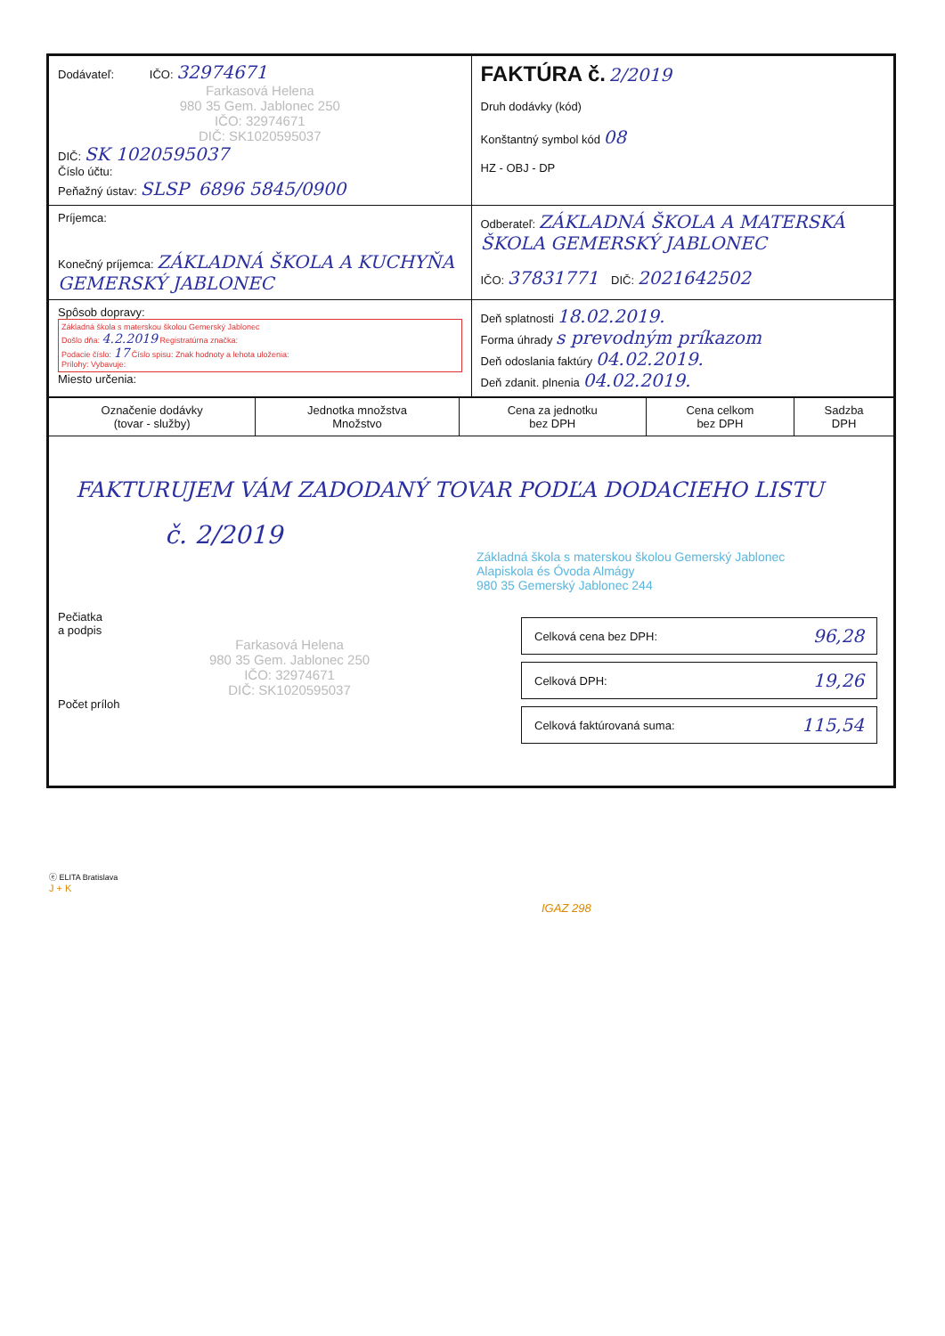| Dodávateľ: IČO: 32974671 Farkasová Helena 980 35 Gem. Jablonec 250 IČO: 32974671 DIČ: SK1020595037 DIČ: SK 1020595037 Číslo účtu: Peňažný ústav: SLSP 6896 5845/0900 | FAKTÚRA č. 2/2019 Druh dodávky (kód) Konštantný symbol kód 08 HZ - OBJ - DP |
| Príjemca: Konečný príjemca: ZÁKLADNÁ ŠKOLA A KUCHYŇA GEMERSKÝ JABLONEC | Odberateľ: ZÁKLADNÁ ŠKOLA A MATERSKÁ ŠKOLA GEMERSKÝ JABLONEC IČO: 37831771 DIČ: 2021642502 |
| Spôsob dopravy: Základná škola s materskou školou Gemerský Jablonec Došlo dňa: 4.2.2019 Registratúrna značka: Podacie číslo: 17 Číslo spisu: Znak hodnoty a lehota uloženia: Prílohy: Vybavuje: Miesto určenia: | Deň splatnosti 18.02.2019. Forma úhrady s prevodným príkazom Deň odoslania faktúry 04.02.2019. Deň zdanit. plnenia 04.02.2019. |
| Označenie dodávky (tovar - služby) | Jednotka množstva Množstvo | Cena za jednotku bez DPH | Cena celkom bez DPH | Sadzba DPH |
| --- | --- | --- | --- | --- |
| FAKTURUJEM VÁM ZADODANÝ TOVAR PODĽA DODACIEHO LISTU č. 2/2019 Základná škola s materskou školou Gemerský Jablonec Alapiskola és Óvoda Almágy 980 35 Gemerský Jablonec 244 Pečiatka a podpis Farkasová Helena 980 35 Gem. Jablonec 250 IČO: 32974671 DIČ: SK1020595037 Počet príloh Celková cena bez DPH: 96,28 Celková DPH: 19,26 Celková faktúrovaná suma: 115,54 | | | | |
ⓔ ELITA Bratislava
J + K
IGAZ 298